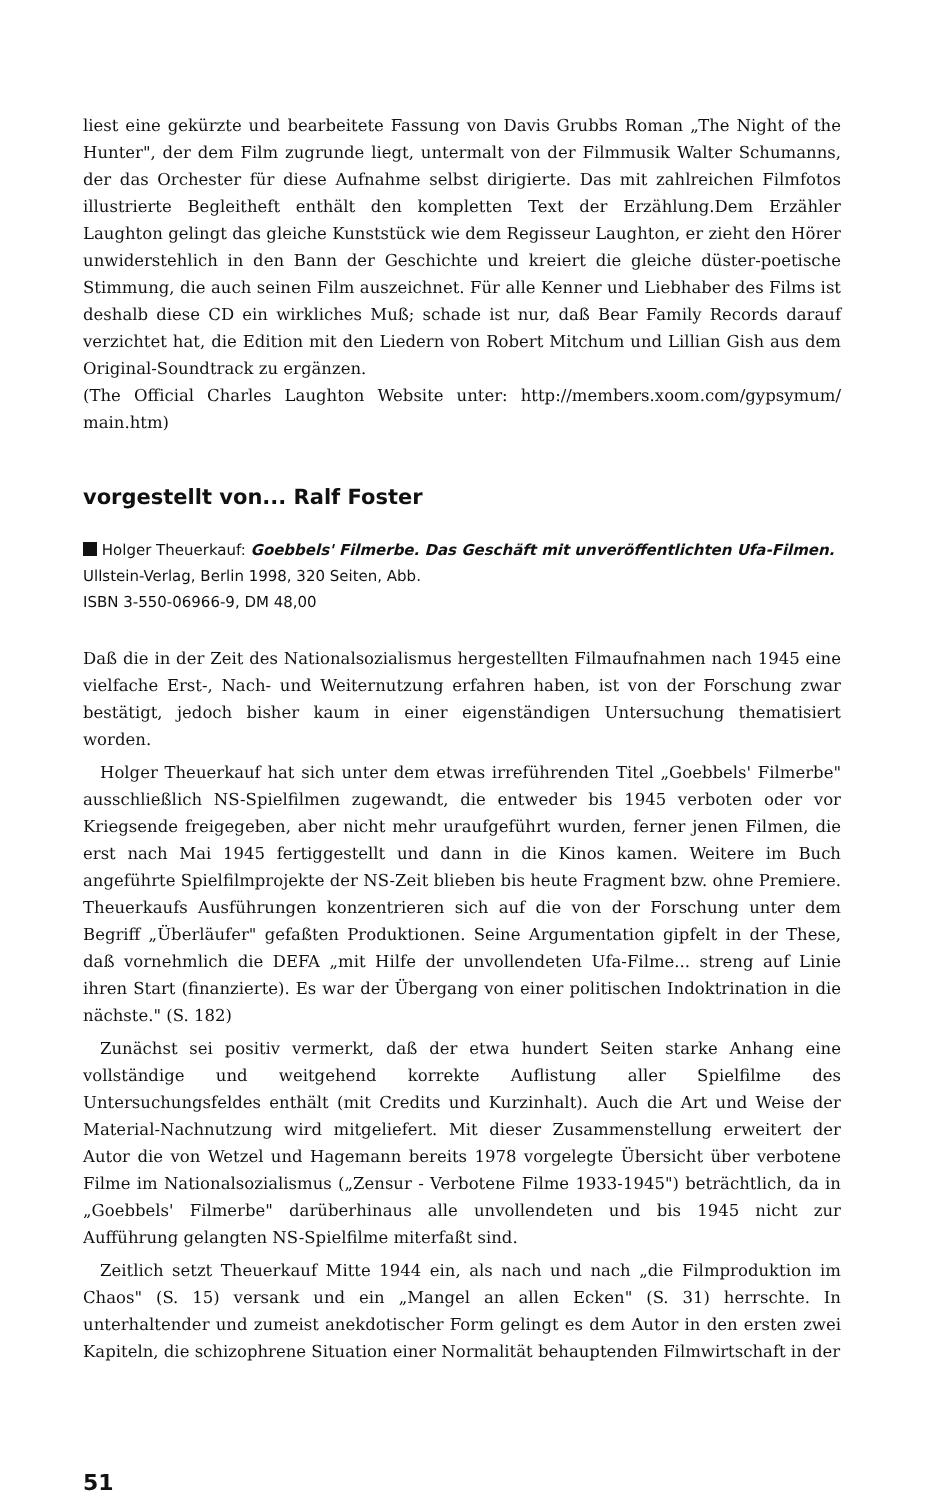liest eine gekürzte und bearbeitete Fassung von Davis Grubbs Roman „The Night of the Hunter", der dem Film zugrunde liegt, untermalt von der Filmmusik Walter Schumanns, der das Orchester für diese Aufnahme selbst dirigierte. Das mit zahlreichen Filmfotos illustrierte Begleitheft enthält den kompletten Text der Erzählung.Dem Erzähler Laughton gelingt das gleiche Kunststück wie dem Regisseur Laughton, er zieht den Hörer unwiderstehlich in den Bann der Geschichte und kreiert die gleiche düster-poetische Stimmung, die auch seinen Film auszeichnet. Für alle Kenner und Liebhaber des Films ist deshalb diese CD ein wirkliches Muß; schade ist nur, daß Bear Family Records darauf verzichtet hat, die Edition mit den Liedern von Robert Mitchum und Lillian Gish aus dem Original-Soundtrack zu ergänzen.
(The Official Charles Laughton Website unter: http://members.xoom.com/gypsymum/ main.htm)
vorgestellt von... Ralf Foster
Holger Theuerkauf: Goebbels' Filmerbe. Das Geschäft mit unveröffentlichten Ufa-Filmen. Ullstein-Verlag, Berlin 1998, 320 Seiten, Abb.
ISBN 3-550-06966-9, DM 48,00
Daß die in der Zeit des Nationalsozialismus hergestellten Filmaufnahmen nach 1945 eine vielfache Erst-, Nach- und Weiternutzung erfahren haben, ist von der Forschung zwar bestätigt, jedoch bisher kaum in einer eigenständigen Untersuchung thematisiert worden.
Holger Theuerkauf hat sich unter dem etwas irreführenden Titel „Goebbels' Filmerbe" ausschließlich NS-Spielfilmen zugewandt, die entweder bis 1945 verboten oder vor Kriegsende freigegeben, aber nicht mehr uraufgeführt wurden, ferner jenen Filmen, die erst nach Mai 1945 fertiggestellt und dann in die Kinos kamen. Weitere im Buch angeführte Spielfilmprojekte der NS-Zeit blieben bis heute Fragment bzw. ohne Premiere. Theuerkaufs Ausführungen konzentrieren sich auf die von der Forschung unter dem Begriff „Überläufer" gefaßten Produktionen. Seine Argumentation gipfelt in der These, daß vornehmlich die DEFA „mit Hilfe der unvollendeten Ufa-Filme... streng auf Linie ihren Start (finanzierte). Es war der Übergang von einer politischen Indoktrination in die nächste." (S. 182)
Zunächst sei positiv vermerkt, daß der etwa hundert Seiten starke Anhang eine vollständige und weitgehend korrekte Auflistung aller Spielfilme des Untersuchungsfeldes enthält (mit Credits und Kurzinhalt). Auch die Art und Weise der Material-Nachnutzung wird mitgeliefert. Mit dieser Zusammenstellung erweitert der Autor die von Wetzel und Hagemann bereits 1978 vorgelegte Übersicht über verbotene Filme im Nationalsozialismus („Zensur - Verbotene Filme 1933-1945") beträchtlich, da in „Goebbels' Filmerbe" darüberhinaus alle unvollendeten und bis 1945 nicht zur Aufführung gelangten NS-Spielfilme miterfaßt sind.
Zeitlich setzt Theuerkauf Mitte 1944 ein, als nach und nach „die Filmproduktion im Chaos" (S. 15) versank und ein „Mangel an allen Ecken" (S. 31) herrschte. In unterhaltender und zumeist anekdotischer Form gelingt es dem Autor in den ersten zwei Kapiteln, die schizophrene Situation einer Normalität behauptenden Filmwirtschaft in der
51